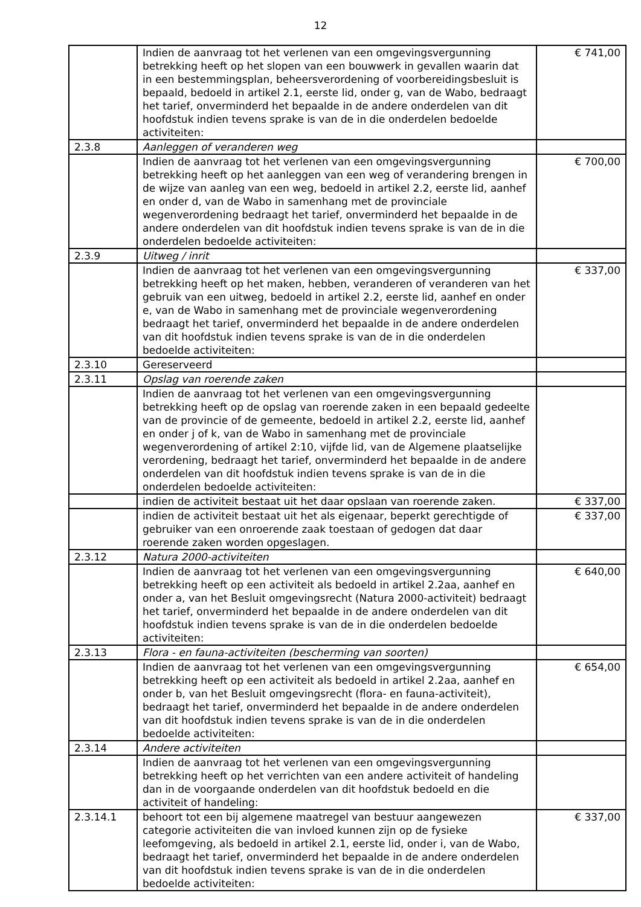12
| | Indien de aanvraag tot het verlenen van een omgevingsvergunning betrekking heeft op het slopen van een bouwwerk in gevallen waarin dat in een bestemmingsplan, beheersverordening of voorbereidingsbesluit is bepaald, bedoeld in artikel 2.1, eerste lid, onder g, van de Wabo, bedraagt het tarief, onverminderd het bepaalde in de andere onderdelen van dit hoofdstuk indien tevens sprake is van de in die onderdelen bedoelde activiteiten: | € 741,00 |
| 2.3.8 | Aanleggen of veranderen weg | |
| | Indien de aanvraag tot het verlenen van een omgevingsvergunning betrekking heeft op het aanleggen van een weg of verandering brengen in de wijze van aanleg van een weg, bedoeld in artikel 2.2, eerste lid, aanhef en onder d, van de Wabo in samenhang met de provinciale wegenverordening bedraagt het tarief, onverminderd het bepaalde in de andere onderdelen van dit hoofdstuk indien tevens sprake is van de in die onderdelen bedoelde activiteiten: | € 700,00 |
| 2.3.9 | Uitweg / inrit | |
| | Indien de aanvraag tot het verlenen van een omgevingsvergunning betrekking heeft op het maken, hebben, veranderen of veranderen van het gebruik van een uitweg, bedoeld in artikel 2.2, eerste lid, aanhef en onder e, van de Wabo in samenhang met de provinciale wegenverordening bedraagt het tarief, onverminderd het bepaalde in de andere onderdelen van dit hoofdstuk indien tevens sprake is van de in die onderdelen bedoelde activiteiten: | € 337,00 |
| 2.3.10 | Gereserveerd | |
| 2.3.11 | Opslag van roerende zaken | |
| | Indien de aanvraag tot het verlenen van een omgevingsvergunning betrekking heeft op de opslag van roerende zaken in een bepaald gedeelte van de provincie of de gemeente, bedoeld in artikel 2.2, eerste lid, aanhef en onder j of k, van de Wabo in samenhang met de provinciale wegenverordening of artikel 2:10, vijfde lid, van de Algemene plaatselijke verordening, bedraagt het tarief, onverminderd het bepaalde in de andere onderdelen van dit hoofdstuk indien tevens sprake is van de in die onderdelen bedoelde activiteiten: | |
| | indien de activiteit bestaat uit het daar opslaan van roerende zaken. | € 337,00 |
| | indien de activiteit bestaat uit het als eigenaar, beperkt gerechtigde of gebruiker van een onroerende zaak toestaan of gedogen dat daar roerende zaken worden opgeslagen. | € 337,00 |
| 2.3.12 | Natura 2000-activiteiten | |
| | Indien de aanvraag tot het verlenen van een omgevingsvergunning betrekking heeft op een activiteit als bedoeld in artikel 2.2aa, aanhef en onder a, van het Besluit omgevingsrecht (Natura 2000-activiteit) bedraagt het tarief, onverminderd het bepaalde in de andere onderdelen van dit hoofdstuk indien tevens sprake is van de in die onderdelen bedoelde activiteiten: | € 640,00 |
| 2.3.13 | Flora - en fauna-activiteiten (bescherming van soorten) | |
| | Indien de aanvraag tot het verlenen van een omgevingsvergunning betrekking heeft op een activiteit als bedoeld in artikel 2.2aa, aanhef en onder b, van het Besluit omgevingsrecht (flora- en fauna-activiteit), bedraagt het tarief, onverminderd het bepaalde in de andere onderdelen van dit hoofdstuk indien tevens sprake is van de in die onderdelen bedoelde activiteiten: | € 654,00 |
| 2.3.14 | Andere activiteiten | |
| | Indien de aanvraag tot het verlenen van een omgevingsvergunning betrekking heeft op het verrichten van een andere activiteit of handeling dan in de voorgaande onderdelen van dit hoofdstuk bedoeld en die activiteit of handeling: | |
| 2.3.14.1 | behoort tot een bij algemene maatregel van bestuur aangewezen categorie activiteiten die van invloed kunnen zijn op de fysieke leefomgeving, als bedoeld in artikel 2.1, eerste lid, onder i, van de Wabo, bedraagt het tarief, onverminderd het bepaalde in de andere onderdelen van dit hoofdstuk indien tevens sprake is van de in die onderdelen bedoelde activiteiten: | € 337,00 |